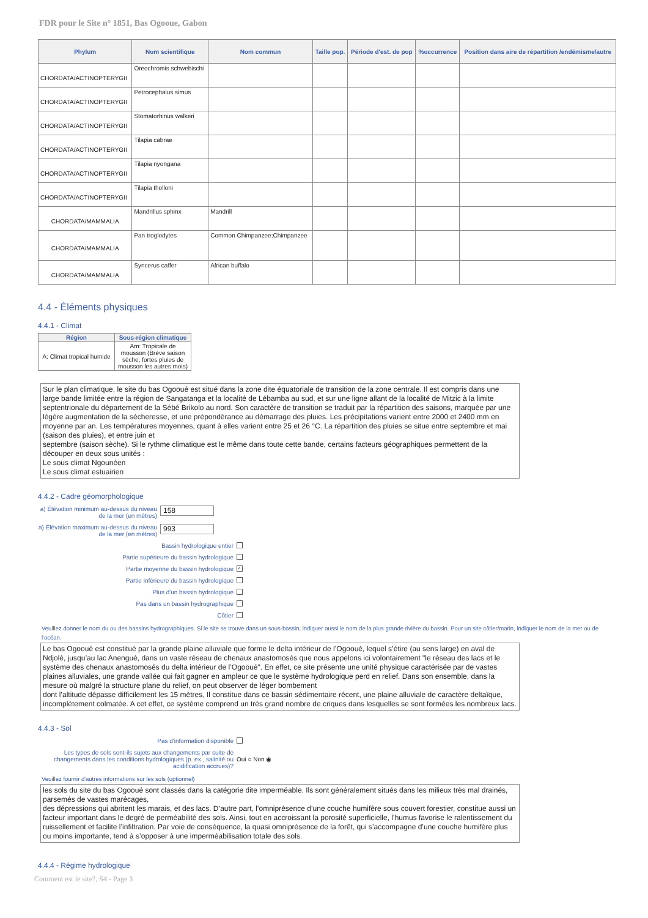FDR pour le Site n° 1851, Bas Ogooue, Gabon
| Phylum | Nom scientifique | Nom commun | Taille pop. | Période d'est. de pop | %occurrence | Position dans aire de répartition /endémisme/autre |
| --- | --- | --- | --- | --- | --- | --- |
| CHORDATA/ACTINOPTERYGII | Oreochromis schwebischi | | | | | |
| CHORDATA/ACTINOPTERYGII | Petrocephalus simus | | | | | |
| CHORDATA/ACTINOPTERYGII | Stomatorhinus walkeri | | | | | |
| CHORDATA/ACTINOPTERYGII | Tilapia cabrae | | | | | |
| CHORDATA/ACTINOPTERYGII | Tilapia nyongana | | | | | |
| CHORDATA/ACTINOPTERYGII | Tilapia tholloni | | | | | |
| CHORDATA/MAMMALIA | Mandrillus sphinx | Mandrill | | | | |
| CHORDATA/MAMMALIA | Pan troglodytes | Common Chimpanzee;Chimpanzee | | | | |
| CHORDATA/MAMMALIA | Syncerus caffer | African buffalo | | | | |
4.4 - Éléments physiques
4.4.1 - Climat
| Région | Sous-région climatique |
| --- | --- |
| A: Climat tropical humide | Am: Tropicale de mousson (Brève saison sèche; fortes pluies de mousson les autres mois) |
Sur le plan climatique, le site du bas Ogooué est situé dans la zone dite équatoriale de transition de la zone centrale. Il est compris dans une large bande limitée entre la région de Sangatanga et la localité de Lébamba au sud, et sur une ligne allant de la localité de Mitzic à la limite septentrionale du département de la Sébé Brikolo au nord. Son caractère de transition se traduit par la répartition des saisons, marquée par une légère augmentation de la sècheresse, et une prépondérance au démarrage des pluies. Les précipitations varient entre 2000 et 2400 mm en moyenne par an. Les températures moyennes, quant à elles varient entre 25 et 26 °C. La répartition des pluies se situe entre septembre et mai (saison des pluies), et entre juin et
septembre (saison sèche). Si le rythme climatique est le même dans toute cette bande, certains facteurs géographiques permettent de la découper en deux sous unités :
Le sous climat Ngounéen
Le sous climat estuairien
4.4.2 - Cadre géomorphologique
a) Élévation minimum au-dessus du niveau de la mer (en mètres)
158
a) Élévation maximum au-dessus du niveau de la mer (en mètres)
993
Bassin hydrologique entier
Partie supérieure du bassin hydrologique
Partie moyenne du bassin hydrologique
✓
Partie inférieure du bassin hydrologique
Plus d'un bassin hydrologique
Pas dans un bassin hydrographique
Côtier
Veuillez donner le nom du ou des bassins hydrographiques. Si le site se trouve dans un sous-bassin, indiquer aussi le nom de la plus grande rivière du bassin. Pour un site côtier/marin, indiquer le nom de la mer ou de l'océan.
Le bas Ogooué est constitué par la grande plaine alluviale que forme le delta intérieur de l’Ogooué, lequel s’étire (au sens large) en aval de Ndjolé, jusqu’au lac Anengué, dans un vaste réseau de chenaux anastomosés que nous appelons ici volontairement "le réseau des lacs et le système des chenaux anastomosés du delta intérieur de l’Ogooué". En effet, ce site présente une unité physique caractérisée par de vastes plaines alluviales, une grande vallée qui fait gagner en ampleur ce que le système hydrologique perd en relief. Dans son ensemble, dans la mesure où malgré la structure plane du relief, on peut observer de léger bombement
dont l’altitude dépasse difficilement les 15 mètres, Il constitue dans ce bassin sédimentaire récent, une plaine alluviale de caractère deltaïque, incomplètement colmatée. A cet effet, ce système comprend un très grand nombre de criques dans lesquelles se sont formées les nombreux lacs.
4.4.3 - Sol
Pas d'information disponible
Les types de sols sont-ils sujets aux changements par suite de changements dans les conditions hydrologiques (p. ex., salinité ou acidification accrues)?
Oui ○ Non ◉
Veuillez fournir d'autres informations sur les sols (optionnel)
les sols du site du bas Ogooué sont classés dans la catégorie dite imperméable. Ils sont généralement situés dans les milieux très mal drainés, parsemés de vastes marécages,
des dépressions qui abritent les marais, et des lacs. D’autre part, l’omniprésence d’une couche humifère sous couvert forestier, constitue aussi un facteur important dans le degré de perméabilité des sols. Ainsi, tout en accroissant la porosité superficielle, l’humus favorise le ralentissement du ruissellement et facilite l’infiltration. Par voie de conséquence, la quasi omniprésence de la forêt, qui s’accompagne d’une couche humifère plus ou moins importante, tend à s’opposer à une imperméabilisation totale des sols.
4.4.4 - Régime hydrologique
Comment est le site?, S4 - Page 3